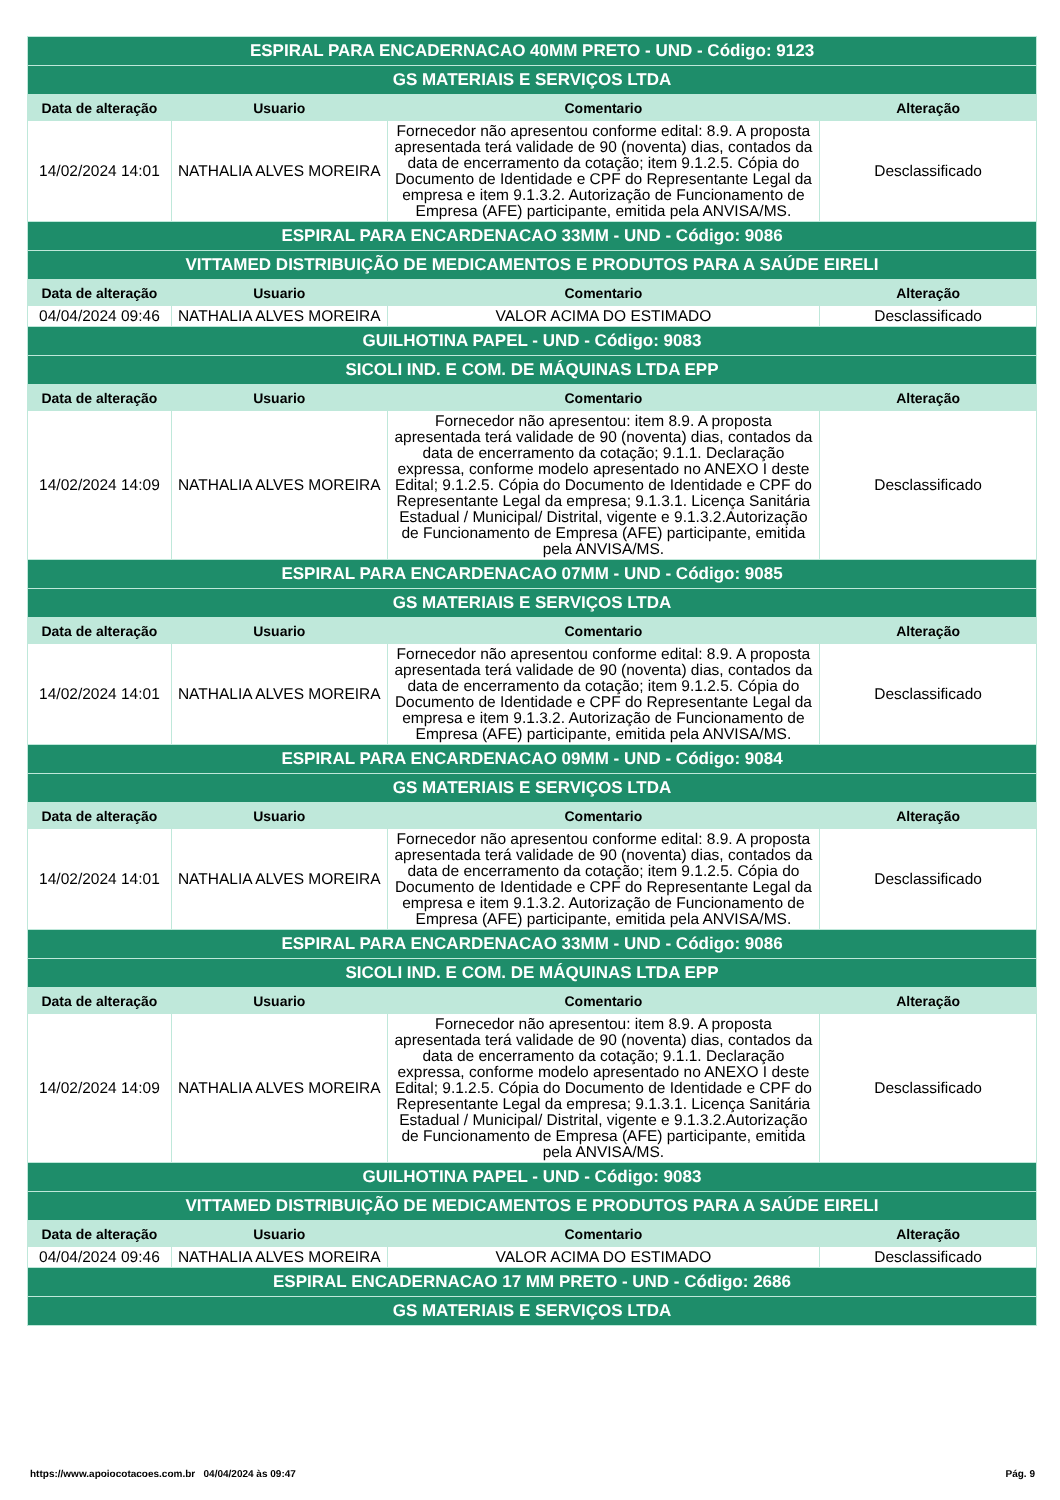| ESPIRAL PARA ENCADERNACAO 40MM PRETO - UND - Código: 9123 | | | |
| GS MATERIAIS E SERVIÇOS LTDA | | | |
| Data de alteração | Usuario | Comentario | Alteração |
| 14/02/2024 14:01 | NATHALIA ALVES MOREIRA | Fornecedor não apresentou conforme edital: 8.9. A proposta apresentada terá validade de 90 (noventa) dias, contados da data de encerramento da cotação; item 9.1.2.5. Cópia do Documento de Identidade e CPF do Representante Legal da empresa e item 9.1.3.2. Autorização de Funcionamento de Empresa (AFE) participante, emitida pela ANVISA/MS. | Desclassificado |
| ESPIRAL PARA ENCARDENACAO 33MM - UND - Código: 9086 | | | |
| VITTAMED DISTRIBUIÇÃO DE MEDICAMENTOS E PRODUTOS PARA A SAÚDE EIRELI | | | |
| Data de alteração | Usuario | Comentario | Alteração |
| 04/04/2024 09:46 | NATHALIA ALVES MOREIRA | VALOR ACIMA DO ESTIMADO | Desclassificado |
| GUILHOTINA PAPEL - UND - Código: 9083 | | | |
| SICOLI IND. E COM. DE MÁQUINAS LTDA EPP | | | |
| Data de alteração | Usuario | Comentario | Alteração |
| 14/02/2024 14:09 | NATHALIA ALVES MOREIRA | Fornecedor não apresentou: item 8.9. A proposta apresentada terá validade de 90 (noventa) dias, contados da data de encerramento da cotação; 9.1.1. Declaração expressa, conforme modelo apresentado no ANEXO I deste Edital; 9.1.2.5. Cópia do Documento de Identidade e CPF do Representante Legal da empresa; 9.1.3.1. Licença Sanitária Estadual / Municipal/ Distrital, vigente e 9.1.3.2.Autorização de Funcionamento de Empresa (AFE) participante, emitida pela ANVISA/MS. | Desclassificado |
| ESPIRAL PARA ENCARDENACAO 07MM - UND - Código: 9085 | | | |
| GS MATERIAIS E SERVIÇOS LTDA | | | |
| Data de alteração | Usuario | Comentario | Alteração |
| 14/02/2024 14:01 | NATHALIA ALVES MOREIRA | Fornecedor não apresentou conforme edital: 8.9. A proposta apresentada terá validade de 90 (noventa) dias, contados da data de encerramento da cotação; item 9.1.2.5. Cópia do Documento de Identidade e CPF do Representante Legal da empresa e item 9.1.3.2. Autorização de Funcionamento de Empresa (AFE) participante, emitida pela ANVISA/MS. | Desclassificado |
| ESPIRAL PARA ENCARDENACAO 09MM - UND - Código: 9084 | | | |
| GS MATERIAIS E SERVIÇOS LTDA | | | |
| Data de alteração | Usuario | Comentario | Alteração |
| 14/02/2024 14:01 | NATHALIA ALVES MOREIRA | Fornecedor não apresentou conforme edital: 8.9. A proposta apresentada terá validade de 90 (noventa) dias, contados da data de encerramento da cotação; item 9.1.2.5. Cópia do Documento de Identidade e CPF do Representante Legal da empresa e item 9.1.3.2. Autorização de Funcionamento de Empresa (AFE) participante, emitida pela ANVISA/MS. | Desclassificado |
| ESPIRAL PARA ENCARDENACAO 33MM - UND - Código: 9086 | | | |
| SICOLI IND. E COM. DE MÁQUINAS LTDA EPP | | | |
| Data de alteração | Usuario | Comentario | Alteração |
| 14/02/2024 14:09 | NATHALIA ALVES MOREIRA | Fornecedor não apresentou: item 8.9. A proposta apresentada terá validade de 90 (noventa) dias, contados da data de encerramento da cotação; 9.1.1. Declaração expressa, conforme modelo apresentado no ANEXO I deste Edital; 9.1.2.5. Cópia do Documento de Identidade e CPF do Representante Legal da empresa; 9.1.3.1. Licença Sanitária Estadual / Municipal/ Distrital, vigente e 9.1.3.2.Autorização de Funcionamento de Empresa (AFE) participante, emitida pela ANVISA/MS. | Desclassificado |
| GUILHOTINA PAPEL - UND - Código: 9083 | | | |
| VITTAMED DISTRIBUIÇÃO DE MEDICAMENTOS E PRODUTOS PARA A SAÚDE EIRELI | | | |
| Data de alteração | Usuario | Comentario | Alteração |
| 04/04/2024 09:46 | NATHALIA ALVES MOREIRA | VALOR ACIMA DO ESTIMADO | Desclassificado |
| ESPIRAL ENCADERNACAO 17 MM PRETO - UND - Código: 2686 | | | |
| GS MATERIAIS E SERVIÇOS LTDA | | | |
https://www.apoiocotacoes.com.br 04/04/2024 às 09:47 Pág. 9